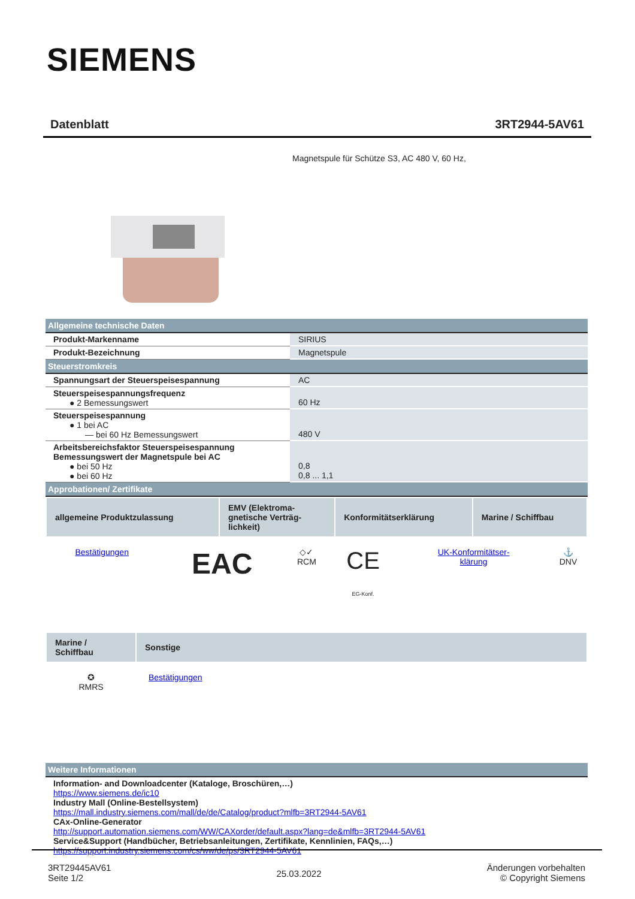SIEMENS
Datenblatt 3RT2944-5AV61
Magnetspule für Schütze S3, AC 480 V, 60 Hz,
| Allgemeine technische Daten | |
| Produkt-Markenname | SIRIUS |
| Produkt-Bezeichnung | Magnetspule |
| Steuerstromkreis | |
| Spannungsart der Steuerspeisespannung | AC |
| Steuerspeisespannungsfrequenz ● 2 Bemessungswert | 60 Hz |
| Steuerspeisespannung ● 1 bei AC — bei 60 Hz Bemessungswert | 480 V |
| Arbeitsbereichsfaktor Steuerspeisespannung Bemessungswert der Magnetspule bei AC ● bei 50 Hz ● bei 60 Hz | 0,8 0,8 ... 1,1 |
| Approbationen/ Zertifikate | |
| allgemeine Produktzulassung | EMV (Elektroma- gnetische Verträg- lichkeit) | Konformitätserklärung | Marine / Schiffbau |
| Bestätigungen | EAC | ◇✓ RCM | CE EG-Konf. | UK-Konformitätser- klärung | ⚓ DNV |
| Marine / Schiffbau | Sonstige |
| ✪ RMRS | Bestätigungen |
| Weitere Informationen |
| Information- and Downloadcenter (Kataloge, Broschüren,…) https://www.siemens.de/ic10 Industry Mall (Online-Bestellsystem) https://mall.industry.siemens.com/mall/de/de/Catalog/product?mlfb=3RT2944-5AV61 CAx-Online-Generator http://support.automation.siemens.com/WW/CAXorder/default.aspx?lang=de&mlfb=3RT2944-5AV61 Service&Support (Handbücher, Betriebsanleitungen, Zertifikate, Kennlinien, FAQs,…) https://support.industry.siemens.com/cs/ww/de/ps/3RT2944-5AV61 |
3RT29445AV61
Seite 1/2
25.03.2022
Änderungen vorbehalten
© Copyright Siemens